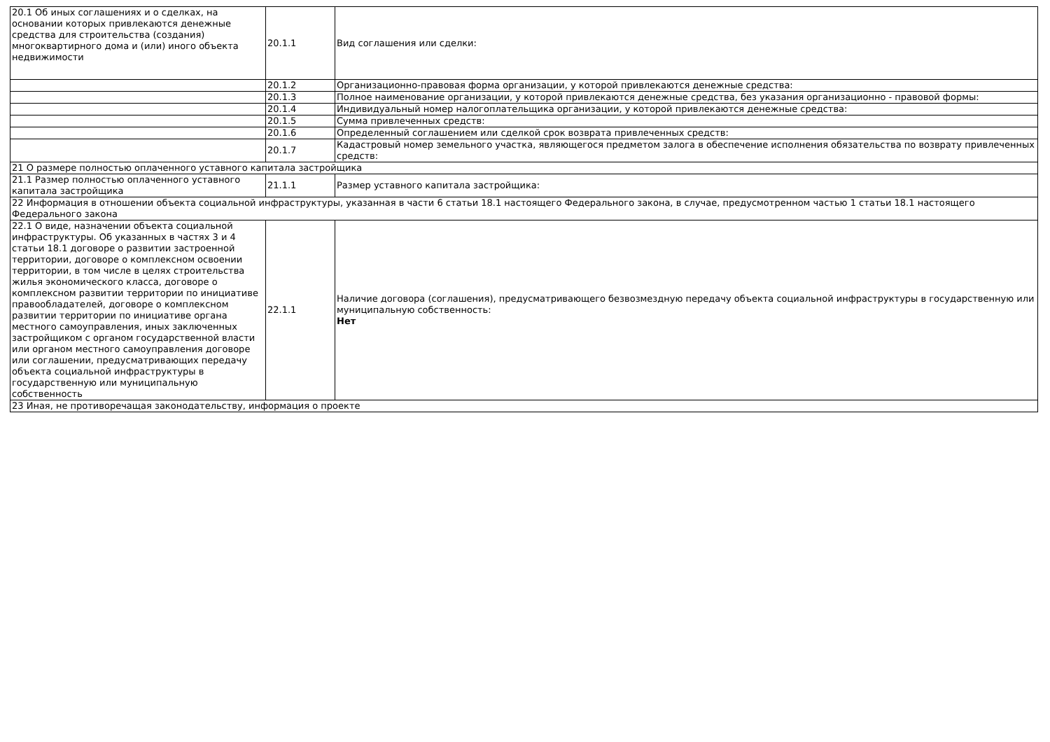| 20.1 Об иных соглашениях и о сделках, на основании которых привлекаются денежные средства для строительства (создания) многоквартирного дома и (или) иного объекта недвижимости | 20.1.1 | Вид соглашения или сделки: |
| | 20.1.2 | Организационно-правовая форма организации, у которой привлекаются денежные средства: |
| | 20.1.3 | Полное наименование организации, у которой привлекаются денежные средства, без указания организационно - правовой формы: |
| | 20.1.4 | Индивидуальный номер налогоплательщика организации, у которой привлекаются денежные средства: |
| | 20.1.5 | Сумма привлеченных средств: |
| | 20.1.6 | Определенный соглашением или сделкой срок возврата привлеченных средств: |
| | 20.1.7 | Кадастровый номер земельного участка, являющегося предметом залога в обеспечение исполнения обязательства по возврату привлеченных средств: |
| 21 О размере полностью оплаченного уставного капитала застройщика | | |
| 21.1 Размер полностью оплаченного уставного капитала застройщика | 21.1.1 | Размер уставного капитала застройщика: |
| 22 Информация в отношении объекта социальной инфраструктуры, указанная в части 6 статьи 18.1 настоящего Федерального закона, в случае, предусмотренном частью 1 статьи 18.1 настоящего Федерального закона | | |
| 22.1 О виде, назначении объекта социальной инфраструктуры. Об указанных в частях 3 и 4 статьи 18.1 договоре о развитии застроенной территории, договоре о комплексном освоении территории, в том числе в целях строительства жилья экономического класса, договоре о комплексном развитии территории по инициативе правообладателей, договоре о комплексном развитии территории по инициативе органа местного самоуправления, иных заключенных застройщиком с органом государственной власти или органом местного самоуправления договоре или соглашении, предусматривающих передачу объекта социальной инфраструктуры в государственную или муниципальную собственность | 22.1.1 | Наличие договора (соглашения), предусматривающего безвозмездную передачу объекта социальной инфраструктуры в государственную или муниципальную собственность: Нет |
| 23 Иная, не противоречащая законодательству, информация о проекте | | |